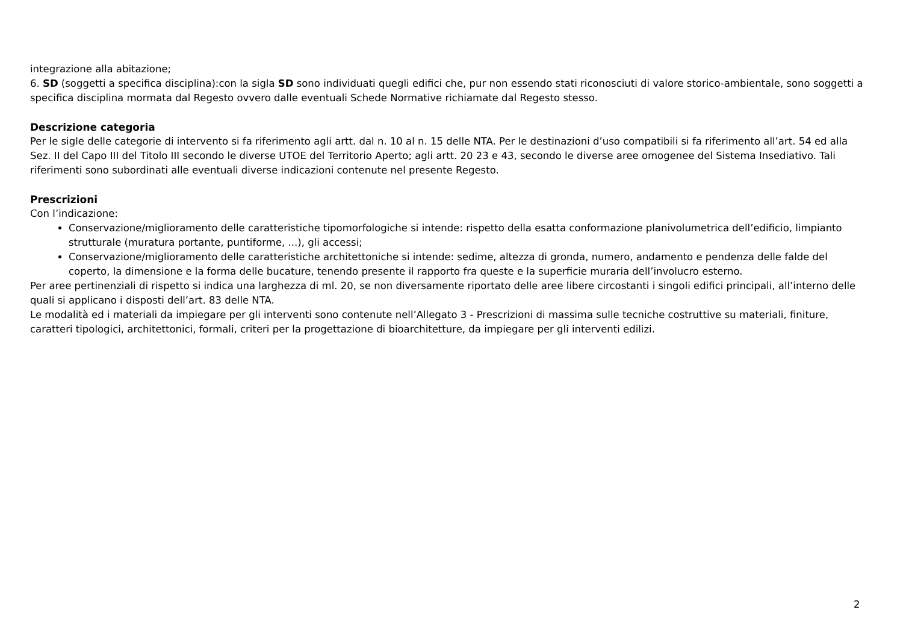integrazione alla abitazione;
6. SD (soggetti a specifica disciplina):con la sigla SD sono individuati quegli edifici che, pur non essendo stati riconosciuti di valore storico-ambientale, sono soggetti a specifica disciplina mormata dal Regesto ovvero dalle eventuali Schede Normative richiamate dal Regesto stesso.
Descrizione categoria
Per le sigle delle categorie di intervento si fa riferimento agli artt. dal n. 10 al n. 15 delle NTA. Per le destinazioni d’uso compatibili si fa riferimento all’art. 54 ed alla Sez. II del Capo III del Titolo III secondo le diverse UTOE del Territorio Aperto; agli artt. 20 23 e 43, secondo le diverse aree omogenee del Sistema Insediativo. Tali riferimenti sono subordinati alle eventuali diverse indicazioni contenute nel presente Regesto.
Prescrizioni
Con l’indicazione:
Conservazione/miglioramento delle caratteristiche tipomorfologiche si intende: rispetto della esatta conformazione planivolumetrica dell’edificio, limpianto strutturale (muratura portante, puntiforme, ...), gli accessi;
Conservazione/miglioramento delle caratteristiche architettoniche si intende: sedime, altezza di gronda, numero, andamento e pendenza delle falde del coperto, la dimensione e la forma delle bucature, tenendo presente il rapporto fra queste e la superficie muraria dell’involucro esterno.
Per aree pertinenziali di rispetto si indica una larghezza di ml. 20, se non diversamente riportato delle aree libere circostanti i singoli edifici principali, all’interno delle quali si applicano i disposti dell’art. 83 delle NTA.
Le modalità ed i materiali da impiegare per gli interventi sono contenute nell’Allegato 3 - Prescrizioni di massima sulle tecniche costruttive su materiali, finiture, caratteri tipologici, architettonici, formali, criteri per la progettazione di bioarchitetture, da impiegare per gli interventi edilizi.
2